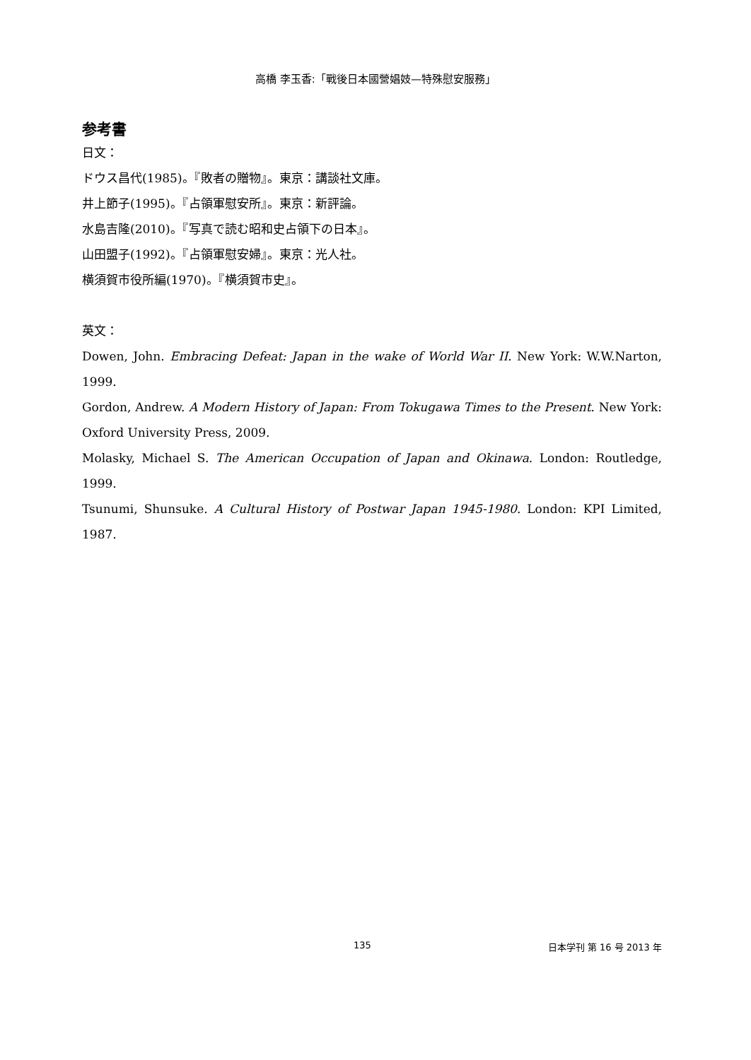高橋 李玉香:「戰後日本國營娼妓—特殊慰安服務」
参考書
日文：
ドウス昌代(1985)。『敗者の贈物』。東京：講談社文庫。
井上節子(1995)。『占領軍慰安所』。東京：新評論。
水島吉隆(2010)。『写真で読む昭和史占領下の日本』。
山田盟子(1992)。『占領軍慰安婦』。東京：光人社。
横須賀市役所編(1970)。『横須賀市史』。
英文：
Dowen, John. Embracing Defeat: Japan in the wake of World War II. New York: W.W.Narton, 1999.
Gordon, Andrew. A Modern History of Japan: From Tokugawa Times to the Present. New York: Oxford University Press, 2009.
Molasky, Michael S. The American Occupation of Japan and Okinawa. London: Routledge, 1999.
Tsunumi, Shunsuke. A Cultural History of Postwar Japan 1945-1980. London: KPI Limited, 1987.
135 日本学刊 第 16 号 2013 年